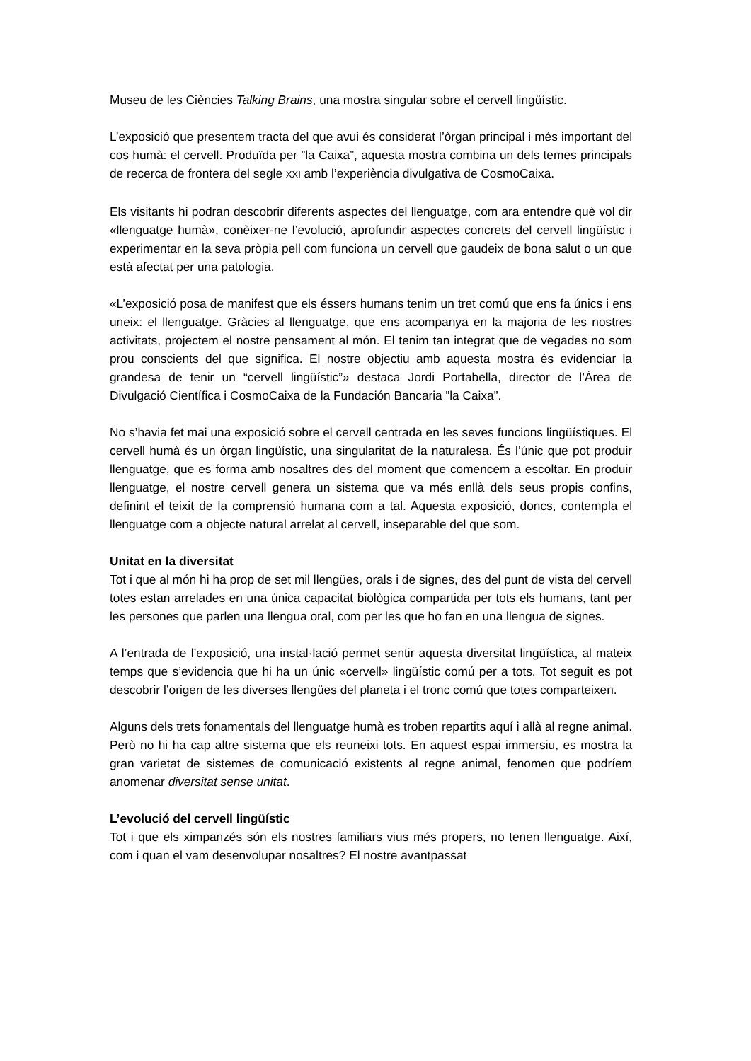Museu de les Ciències Talking Brains, una mostra singular sobre el cervell lingüístic.
L’exposició que presentem tracta del que avui és considerat l’òrgan principal i més important del cos humà: el cervell. Produïda per ”la Caixa”, aquesta mostra combina un dels temes principals de recerca de frontera del segle XXI amb l’experiència divulgativa de CosmoCaixa.
Els visitants hi podran descobrir diferents aspectes del llenguatge, com ara entendre què vol dir «llenguatge humà», conèixer-ne l’evolució, aprofundir aspectes concrets del cervell lingüístic i experimentar en la seva pròpia pell com funciona un cervell que gaudeix de bona salut o un que està afectat per una patologia.
«L’exposició posa de manifest que els éssers humans tenim un tret comú que ens fa únics i ens uneix: el llenguatge. Gràcies al llenguatge, que ens acompanya en la majoria de les nostres activitats, projectem el nostre pensament al món. El tenim tan integrat que de vegades no som prou conscients del que significa. El nostre objectiu amb aquesta mostra és evidenciar la grandesa de tenir un “cervell lingüístic”» destaca Jordi Portabella, director de l’Área de Divulgació Científica i CosmoCaixa de la Fundación Bancaria ”la Caixa”.
No s’havia fet mai una exposició sobre el cervell centrada en les seves funcions lingüístiques. El cervell humà és un òrgan lingüístic, una singularitat de la naturalesa. És l’únic que pot produir llenguatge, que es forma amb nosaltres des del moment que comencem a escoltar. En produir llenguatge, el nostre cervell genera un sistema que va més enllà dels seus propis confins, definint el teixit de la comprensió humana com a tal. Aquesta exposició, doncs, contempla el llenguatge com a objecte natural arrelat al cervell, inseparable del que som.
Unitat en la diversitat
Tot i que al món hi ha prop de set mil llengües, orals i de signes, des del punt de vista del cervell totes estan arrelades en una única capacitat biològica compartida per tots els humans, tant per les persones que parlen una llengua oral, com per les que ho fan en una llengua de signes.
A l’entrada de l’exposició, una instal·lació permet sentir aquesta diversitat lingüística, al mateix temps que s’evidencia que hi ha un únic «cervell» lingüístic comú per a tots. Tot seguit es pot descobrir l’origen de les diverses llengües del planeta i el tronc comú que totes comparteixen.
Alguns dels trets fonamentals del llenguatge humà es troben repartits aquí i allà al regne animal. Però no hi ha cap altre sistema que els reuneixi tots. En aquest espai immersiu, es mostra la gran varietat de sistemes de comunicació existents al regne animal, fenomen que podríem anomenar diversitat sense unitat.
L’evolució del cervell lingüístic
Tot i que els ximpanzés són els nostres familiars vius més propers, no tenen llenguatge. Així, com i quan el vam desenvolupar nosaltres? El nostre avantpassat